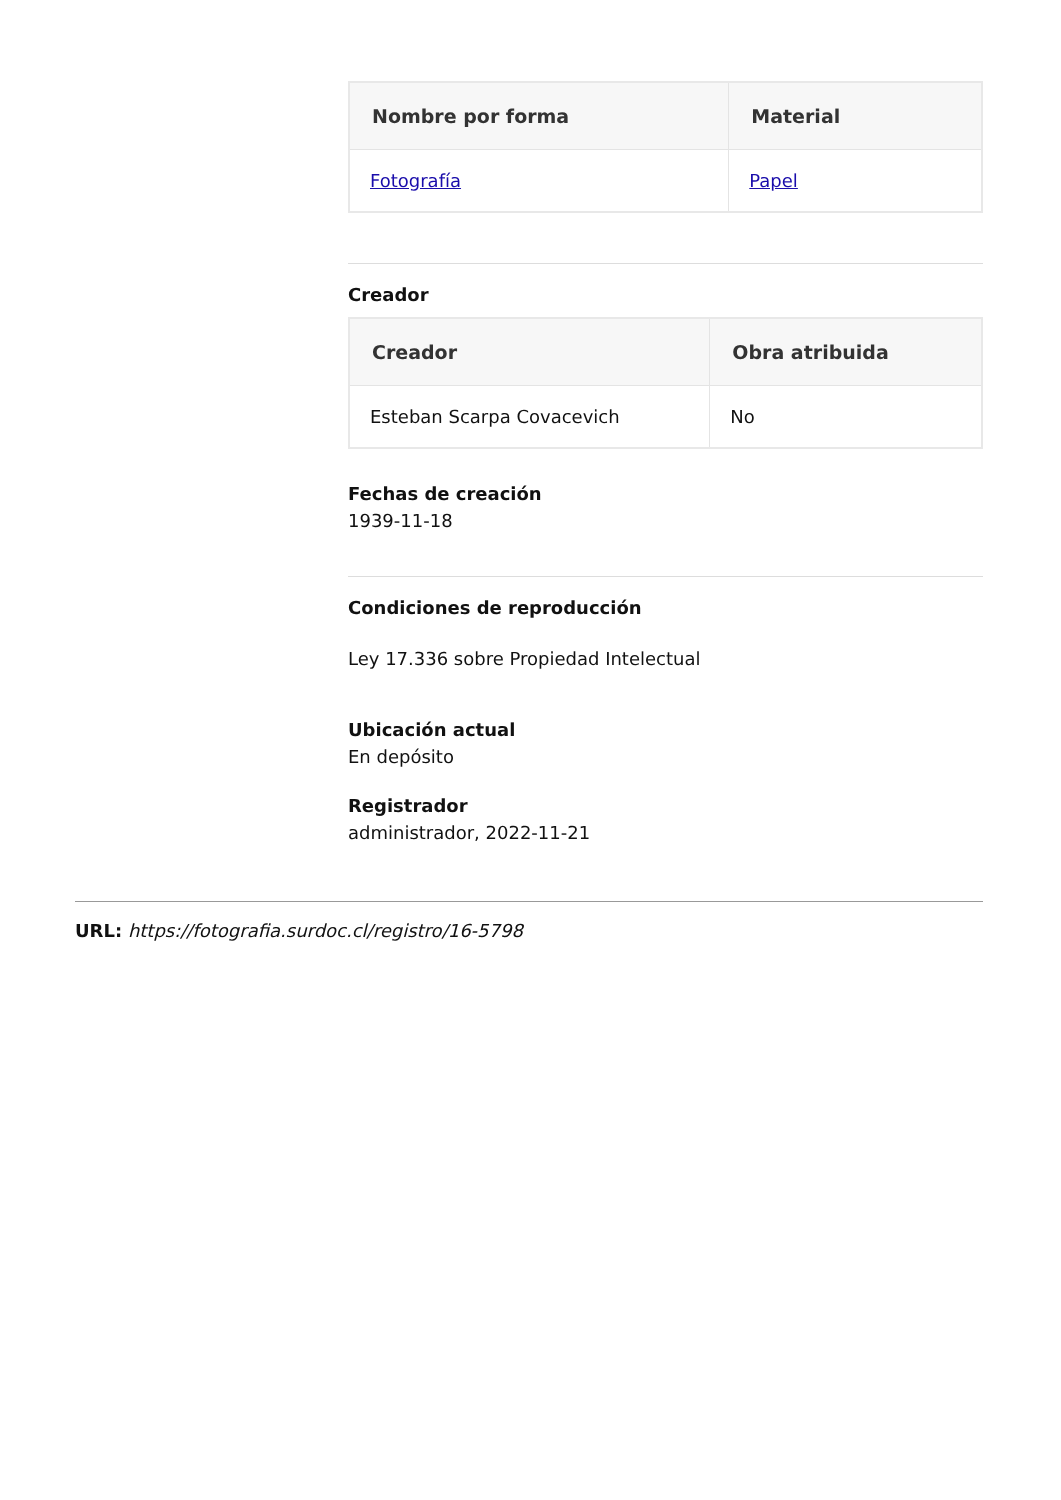| Nombre por forma | Material |
| --- | --- |
| Fotografía | Papel |
Creador
| Creador | Obra atribuida |
| --- | --- |
| Esteban Scarpa Covacevich | No |
Fechas de creación
1939-11-18
Condiciones de reproducción
Ley 17.336 sobre Propiedad Intelectual
Ubicación actual
En depósito
Registrador
administrador, 2022-11-21
URL: https://fotografia.surdoc.cl/registro/16-5798